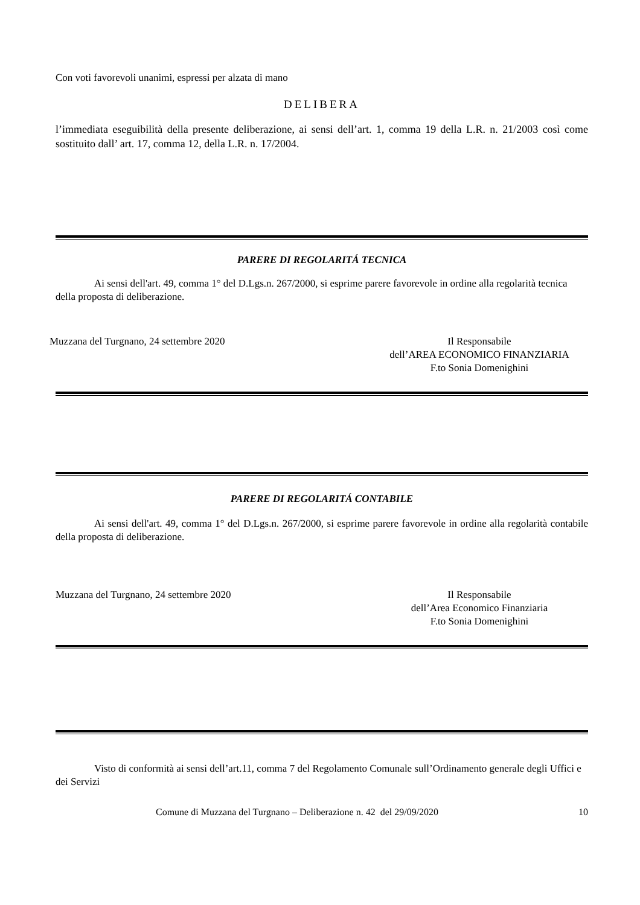Con voti favorevoli unanimi, espressi per alzata di mano
DELIBERA
l’immediata eseguibilità della presente deliberazione, ai sensi dell’art. 1, comma 19 della L.R. n. 21/2003 così come sostituito dall’ art. 17, comma 12, della L.R. n. 17/2004.
PARERE DI REGOLARITÁ TECNICA
Ai sensi dell'art. 49, comma 1° del D.Lgs.n. 267/2000, si esprime parere favorevole in ordine alla regolarità tecnica della proposta di deliberazione.
Muzzana del Turgnano, 24 settembre 2020
Il Responsabile
dell’AREA ECONOMICO FINANZIARIA
F.to Sonia Domenighini
PARERE DI REGOLARITÁ CONTABILE
Ai sensi dell'art. 49, comma 1° del D.Lgs.n. 267/2000, si esprime parere favorevole in ordine alla regolarità contabile della proposta di deliberazione.
Muzzana del Turgnano, 24 settembre 2020
Il Responsabile
dell’Area Economico Finanziaria
F.to Sonia Domenighini
Visto di conformità ai sensi dell’art.11, comma 7 del Regolamento Comunale sull’Ordinamento generale degli Uffici e dei Servizi
Comune di Muzzana del Turgnano – Deliberazione n. 42 del 29/09/2020 10